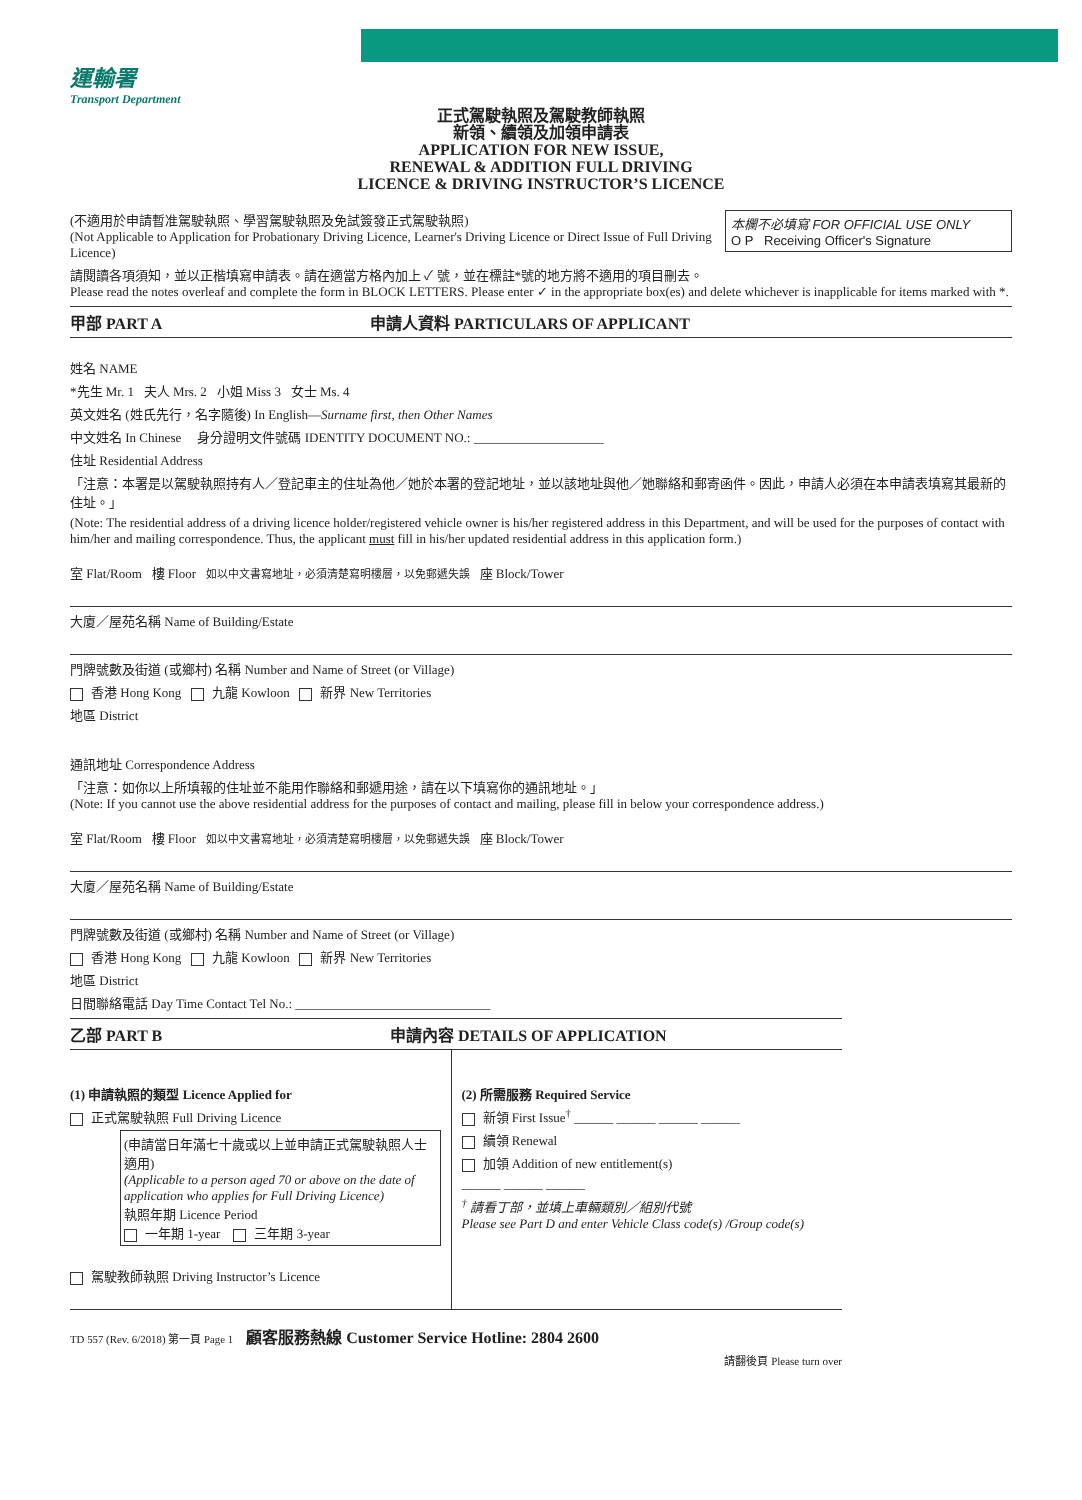運輸署
Transport Department
正式駕駛執照及駕駛教師執照
新領、續領及加領申請表
APPLICATION FOR NEW ISSUE,
RENEWAL & ADDITION FULL DRIVING
LICENCE & DRIVING INSTRUCTOR’S LICENCE
本欄不必填寫 FOR OFFICIAL USE ONLY
O P Receiving Officer's Signature
(不適用於申請暫准駕駛執照、學習駕駛執照及免試簽發正式駕駛執照)
(Not Applicable to Application for Probationary Driving Licence, Learner's Driving Licence or Direct Issue of Full Driving Licence)
請閱讀各項須知，並以正楷填寫申請表。請在適當方格內加上 ✓ 號，並在標註*號的地方將不適用的項目刪去。
Please read the notes overleaf and complete the form in BLOCK LETTERS. Please enter ✓ in the appropriate box(es) and delete whichever is inapplicable for items marked with *.
甲部 PART A 申請人資料 PARTICULARS OF APPLICANT
姓名 NAME
*先生 Mr. 1 夫人 Mrs. 2 小姐 Miss 3 女士 Ms. 4
英文姓名 (姓氏先行，名字隨後) In English—Surname first, then Other Names
中文姓名 In Chinese 身分證明文件號碼 IDENTITY DOCUMENT NO.: ____________________
住址 Residential Address
「注意：本署是以駕駛執照持有人／登記車主的住址為他／她於本署的登記地址，並以該地址與他／她聯絡和郵寄函件。因此，申請人必須在本申請表填寫其最新的住址。」
(Note: The residential address of a driving licence holder/registered vehicle owner is his/her registered address in this Department, and will be used for the purposes of contact with him/her and mailing correspondence. Thus, the applicant must fill in his/her updated residential address in this application form.)
室 Flat/Room 樓 Floor 如以中文書寫地址，必須清楚寫明樓層，以免郵遞失誤 座 Block/Tower
大廈／屋苑名稱 Name of Building/Estate
門牌號數及街道 (或鄉村) 名稱 Number and Name of Street (or Village)
香港 Hong Kong 九龍 Kowloon 新界 New Territories
地區 District
通訊地址 Correspondence Address
「注意：如你以上所填報的住址並不能用作聯絡和郵遞用途，請在以下填寫你的通訊地址。」
(Note: If you cannot use the above residential address for the purposes of contact and mailing, please fill in below your correspondence address.)
室 Flat/Room 樓 Floor 如以中文書寫地址，必須清楚寫明樓層，以免郵遞失誤 座 Block/Tower
大廈／屋苑名稱 Name of Building/Estate
門牌號數及街道 (或鄉村) 名稱 Number and Name of Street (or Village)
香港 Hong Kong 九龍 Kowloon 新界 New Territories
地區 District
日間聯絡電話 Day Time Contact Tel No.: ______________________________
乙部 PART B 申請內容 DETAILS OF APPLICATION
(1) 申請執照的類型 Licence Applied for
正式駕駛執照 Full Driving Licence
(申請當日年滿七十歲或以上並申請正式駕駛執照人士適用)
(Applicable to a person aged 70 or above on the date of application who applies for Full Driving Licence)
執照年期 Licence Period
一年期 1-year 三年期 3-year
駕駛教師執照 Driving Instructor’s Licence
(2) 所需服務 Required Service
新領 First Issue<sup>†</sup> ______ ______ ______ ______
續領 Renewal
加領 Addition of new entitlement(s)
______ ______ ______
<sup>†</sup> 請看丁部，並填上車輛類別／組別代號
Please see Part D and enter Vehicle Class code(s) /Group code(s)
TD 557 (Rev. 6/2018) 第一頁 Page 1 顧客服務熱線 Customer Service Hotline: 2804 2600
請翻後頁 Please turn over